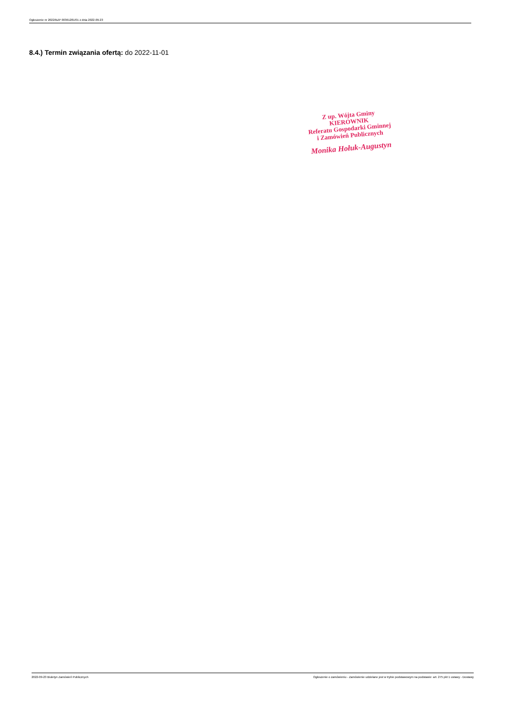Ogłoszenie nr 2022/BZP 00361281/01 z dnia 2022-09-23
8.4.) Termin związania ofertą: do 2022-11-01
Z up. Wójta Gminy
KIEROWNIK
Referatu Gospodarki Gminnej
i Zamówień Publicznych
Monika Hołuk-Augustyn
2022-09-23 Biuletyn Zamówień Publicznych Ogłoszenie o zamówieniu - Zamówienie udzielane jest w trybie podstawowym na podstawie: art. 275 pkt 1 ustawy - Dostawy